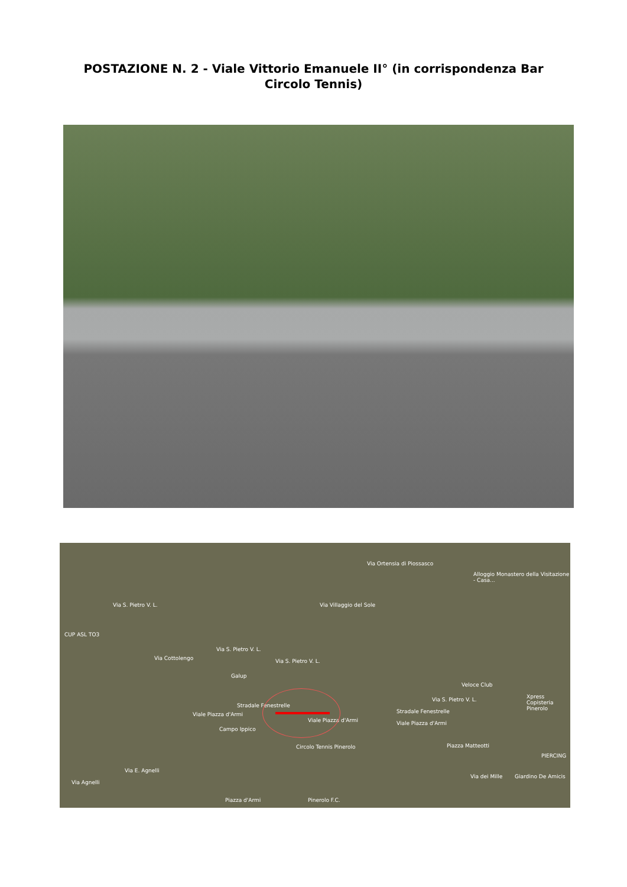POSTAZIONE N. 2 - Viale Vittorio Emanuele II° (in corrispondenza Bar
Circolo Tennis)
Via Ortensia di Piossasco
Alloggio Monastero della Visitazione - Casa...
Via Villaggio del Sole Via S. Pietro V. L.
CUP ASL TO3
Via S. Pietro V. L.
Via S. Pietro V. L. Via Cottolengo
Galup
Veloce Club
Xpress Copisteria Pinerolo
Stradale Fenestrelle
Viale Piazza d'Armi
Viale Piazza d'Armi Viale Piazza d'Armi
Stradale Fenestrelle
Via S. Pietro V. L.
Campo Ippico
Circolo Tennis Pinerolo Piazza Matteotti
PIERCING
Giardino De Amicis
Via Agnelli
Via E. Agnelli
Via dei Mille
Piazza d'Armi Pinerolo F.C.